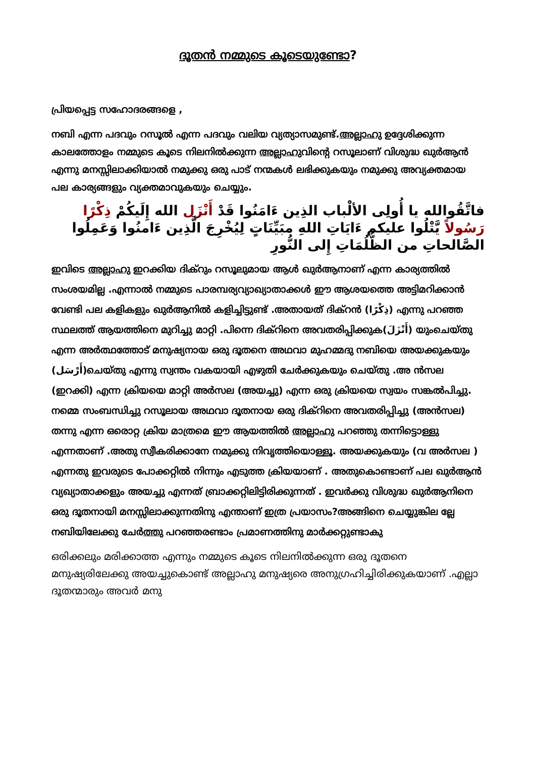ദൂതൻ നമ്മുടെ കൂടെയുണ്ടോ?
പ്രിയപ്പെട്ട സഹോദരങ്ങളെ ,
നബി എന്ന പദവും റസൂൽ എന്ന പദവും വലിയ വ്യത്യാസമുണ്ട്.അല്ലാഹു ഉദ്ദേശിക്കുന്ന കാലത്തോളം നമ്മുടെ കൂടെ നിലനിൽക്കുന്ന അല്ലാഹുവിന്റെ റസൂലാണ് വിശുദ്ധ ഖുർആൻ എന്നു മനസ്സിലാക്കിയാൽ നമുക്കു ഒരു പാട് നന്മകൾ ലഭിക്കുകയും നമുക്കു അവ്യക്തമായ പല കാര്യങ്ങളും വ്യക്തമാവുകയും ചെയ്യും.
فاتَّقُوالله يا أُولِى الألْباب الذِين ءَامَنُوا قَدْ أَنْزَل الله إِلَيكُمْ ذِكْرًا رَسُولاً يَّتْلُوا عليكم ءَايَاتِ اللهِ مبَيِّنَاتٍ لِيُخْرِجَ الَّذِين ءَامنُوا وَعَمِلُوا الصَّالحاتِ من الظُّلُمَاتِ إِلى النُّورِ
ഇവിടെ അല്ലാഹു ഇറക്കിയ ദിക്റും റസൂലുമായ ആൾ ഖുർആനാണ് എന്ന കാര്യത്തിൽ സംശയമില്ല .എന്നാൽ നമ്മുടെ പാരമ്പര്യവ്യാഖ്യാതാക്കൾ ഈ ആശയത്തെ അട്ടിമറിക്കാൻ വേണ്ടി പല കളികളും ഖുർആനിൽ കളിച്ചിട്ടുണ്ട് .അതായത് ദിക്റൻ (ذِكْرًا) എന്നു പറഞ്ഞ സ്ഥലത്ത് ആയത്തിനെ മുറിച്ചു മാറ്റി .പിന്നെ ദിക്റിനെ അവതരിപ്പിക്കുക(أَنْزَلَ) യുംചെയ്തു എന്ന അർത്ഥത്തോട് മനുഷ്യനായ ഒരു ദൂതനെ അഥവാ മുഹമ്മദു നബിയെ അയക്കുകയും (أَرْسَل)ചെയ്തു എന്നു സ്വന്തം വകയായി എഴുതി ചേർക്കുകയും ചെയ്തു .അ ൻസല (ഇറക്കി) എന്ന ക്രിയയെ മാറ്റി അർസല (അയച്ചു) എന്ന ഒരു ക്രിയയെ സ്വയം സങ്കൽപിച്ചു. നമ്മെ സംബന്ധിച്ചു റസൂലായ അഥവാ ദൂതനായ ഒരു ദിക്റിനെ അവതരിപ്പിച്ചു (അൻസല) തന്നു എന്ന ഒരൊറ്റ ക്രിയ മാത്രമെ ഈ ആയത്തിൽ അല്ലാഹു പറഞ്ഞു തന്നിട്ടൊള്ളു എന്നതാണ് .അതു സ്വീകരിക്കാനേ നമുക്കു നിവൃത്തിയൊള്ളൂ. അയക്കുകയും (വ അർസല ) എന്നതു ഇവരുടെ പോക്കറ്റിൽ നിന്നും എടുത്ത ക്രിയയാണ് . അതുകൊണ്ടാണ് പല ഖുർആൻ വ്യഖ്യാതാക്കളും അയച്ചു എന്നത് ബ്രാക്കറ്റിലിട്ടിരിക്കുന്നത് . ഇവർക്കു വിശുദ്ധ ഖുർആനിനെ ഒരു ദൂതനായി മനസ്സിലാക്കുന്നതിനു എന്താണ് ഇത്ര പ്രയാസം?അങ്ങിനെ ചെയ്യുങ്കില ല്ലേ നബിയിലേക്കു ചേർത്തു പറഞ്ഞരണ്ടാം പ്രമാണത്തിനു മാർക്കറ്റുണ്ടാകു
ഒരിക്കലും മരിക്കാത്ത എന്നും നമ്മുടെ കൂടെ നിലനിൽക്കുന്ന ഒരു ദൂതനെ മനുഷ്യരിലേക്കു അയച്ചുകൊണ്ട് അല്ലാഹു മനുഷ്യരെ അനുഗ്രഹിച്ചിരിക്കുകയാണ് .എല്ലാ ദൂതന്മാരും അവർ മനു